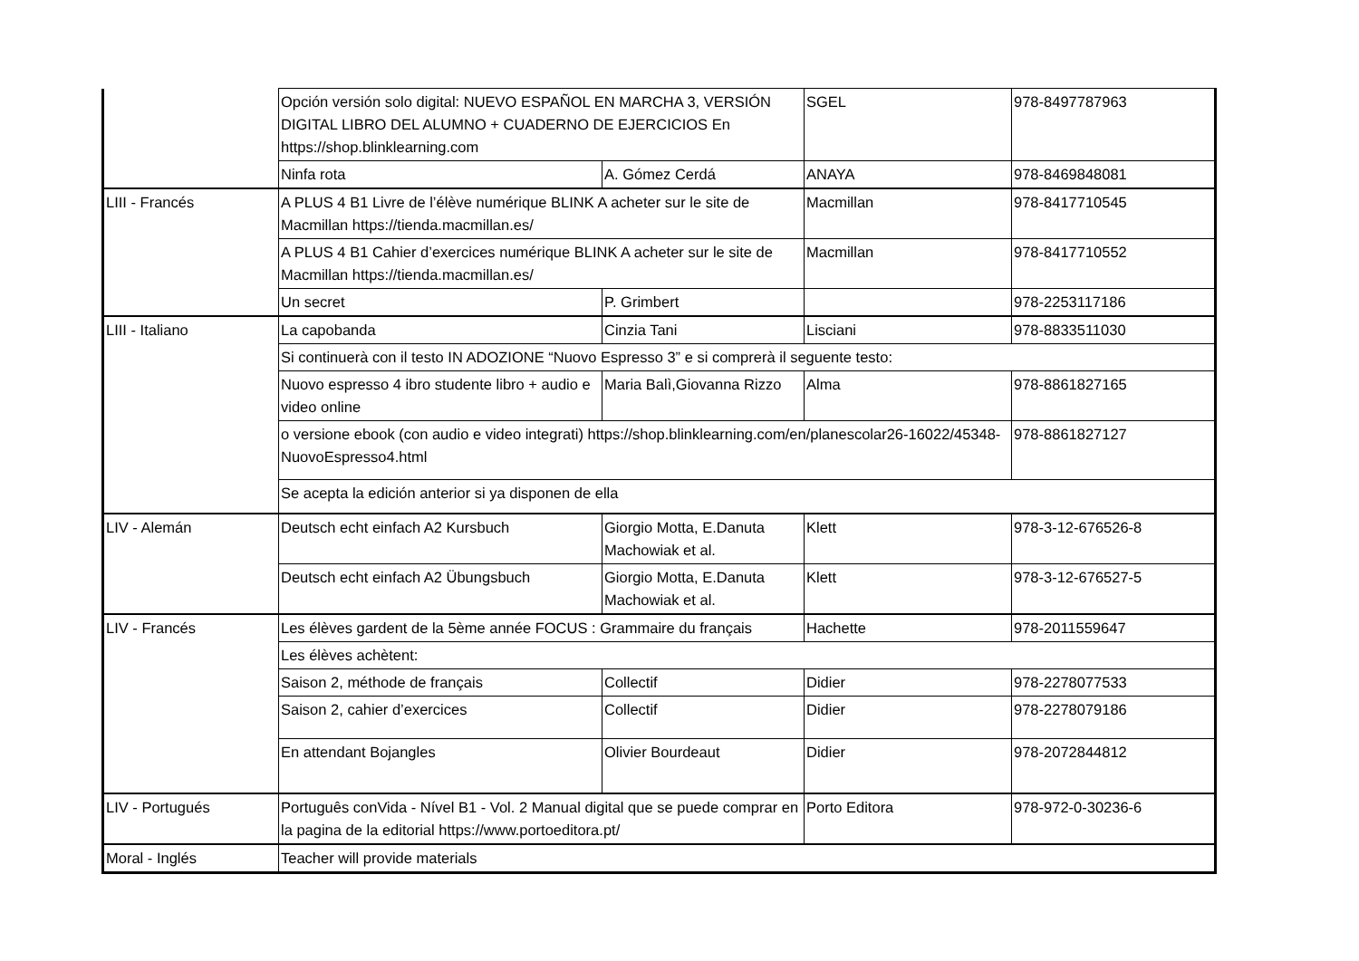| | Opción versión solo digital: NUEVO ESPAÑOL EN MARCHA 3, VERSIÓN DIGITAL LIBRO DEL ALUMNO + CUADERNO DE EJERCICIOS En https://shop.blinklearning.com | | SGEL | 978-8497787963 |
| | Ninfa rota | A. Gómez Cerdá | ANAYA | 978-8469848081 |
| LIII - Francés | A PLUS 4 B1 Livre de l’élève numérique BLINK A acheter sur le site de Macmillan https://tienda.macmillan.es/ | | Macmillan | 978-8417710545 |
| | A PLUS 4 B1 Cahier d’exercices numérique BLINK A acheter sur le site de Macmillan https://tienda.macmillan.es/ | | Macmillan | 978-8417710552 |
| | Un secret | P. Grimbert | | 978-2253117186 |
| LIII - Italiano | La capobanda | Cinzia Tani | Lisciani | 978-8833511030 |
| | Si continuerà con il testo IN ADOZIONE “Nuovo Espresso 3” e si comprerà il seguente testo: | | | |
| | Nuovo espresso 4 ibro studente libro + audio e video online | Maria Balì,Giovanna Rizzo | Alma | 978-8861827165 |
| | o versione ebook (con audio e video integrati) https://shop.blinklearning.com/en/planescolar26-16022/45348-NuovoEspresso4.html | | | 978-8861827127 |
| | Se acepta la edición anterior si ya disponen de ella | | | |
| LIV - Alemán | Deutsch echt einfach A2 Kursbuch | Giorgio Motta, E.Danuta Machowiak et al. | Klett | 978-3-12-676526-8 |
| | Deutsch echt einfach A2 Übungsbuch | Giorgio Motta, E.Danuta Machowiak et al. | Klett | 978-3-12-676527-5 |
| LIV - Francés | Les élèves gardent de la 5ème année FOCUS : Grammaire du français | | Hachette | 978-2011559647 |
| | Les élèves achètent: | | | |
| | Saison 2, méthode de français | Collectif | Didier | 978-2278077533 |
| | Saison 2, cahier d’exercices | Collectif | Didier | 978-2278079186 |
| | En attendant Bojangles | Olivier Bourdeaut | Didier | 978-2072844812 |
| LIV - Portugués | Português conVida - Nível B1 - Vol. 2 Manual digital que se puede comprar en la pagina de la editorial https://www.portoeditora.pt/ | | Porto Editora | 978-972-0-30236-6 |
| Moral - Inglés | Teacher will provide materials | | | |